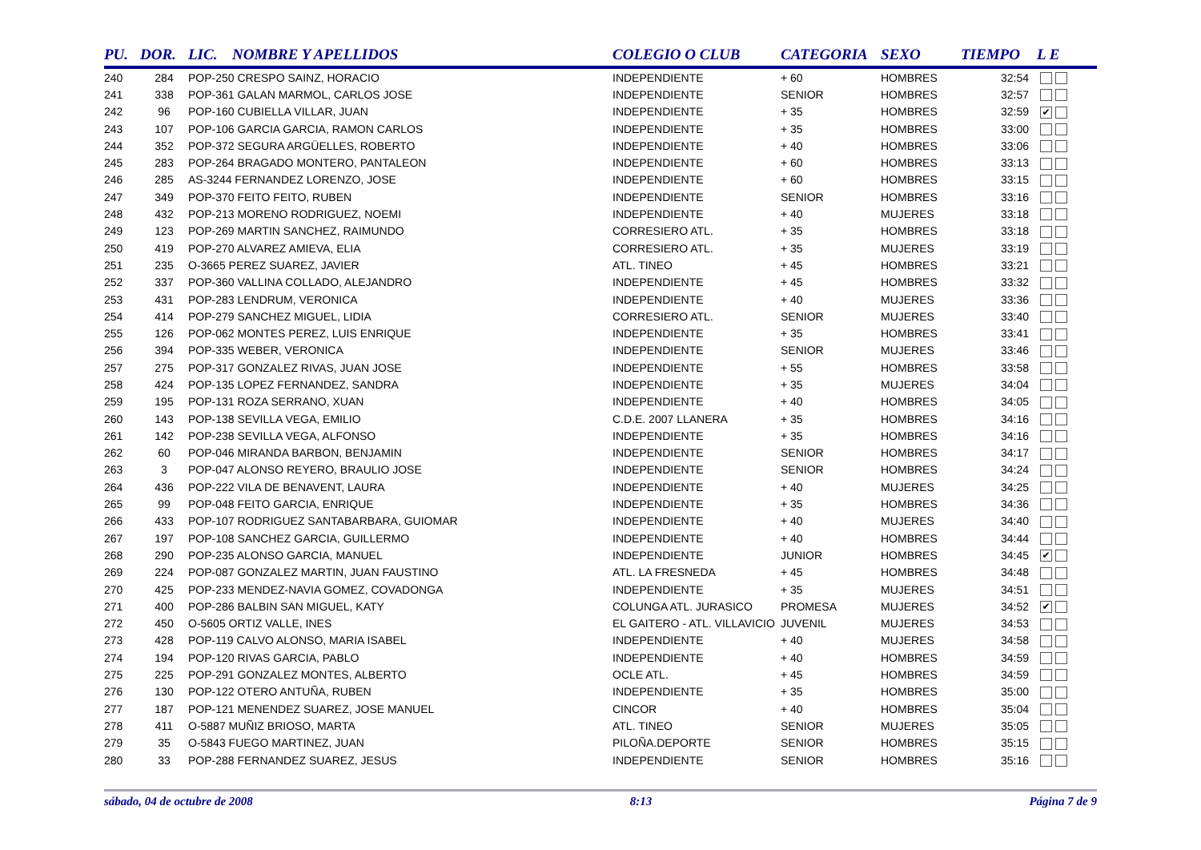| PU. | DOR. | LIC. | NOMBRE Y APELLIDOS | COLEGIO O CLUB | CATEGORIA | SEXO | TIEMPO | L E |
| --- | --- | --- | --- | --- | --- | --- | --- | --- |
| 240 | 284 | POP-250 CRESPO SAINZ, HORACIO | | INDEPENDIENTE | + 60 | HOMBRES | 32:54 | |
| 241 | 338 | POP-361 GALAN MARMOL, CARLOS JOSE | | INDEPENDIENTE | SENIOR | HOMBRES | 32:57 | |
| 242 | 96 | POP-160 CUBIELLA VILLAR, JUAN | | INDEPENDIENTE | + 35 | HOMBRES | 32:59 | ✔ |
| 243 | 107 | POP-106 GARCIA GARCIA, RAMON CARLOS | | INDEPENDIENTE | + 35 | HOMBRES | 33:00 | |
| 244 | 352 | POP-372 SEGURA ARGÜELLES, ROBERTO | | INDEPENDIENTE | + 40 | HOMBRES | 33:06 | |
| 245 | 283 | POP-264 BRAGADO MONTERO, PANTALEON | | INDEPENDIENTE | + 60 | HOMBRES | 33:13 | |
| 246 | 285 | AS-3244 FERNANDEZ LORENZO, JOSE | | INDEPENDIENTE | + 60 | HOMBRES | 33:15 | |
| 247 | 349 | POP-370 FEITO FEITO, RUBEN | | INDEPENDIENTE | SENIOR | HOMBRES | 33:16 | |
| 248 | 432 | POP-213 MORENO RODRIGUEZ, NOEMI | | INDEPENDIENTE | + 40 | MUJERES | 33:18 | |
| 249 | 123 | POP-269 MARTIN SANCHEZ, RAIMUNDO | | CORRESIERO ATL. | + 35 | HOMBRES | 33:18 | |
| 250 | 419 | POP-270 ALVAREZ AMIEVA, ELIA | | CORRESIERO ATL. | + 35 | MUJERES | 33:19 | |
| 251 | 235 | O-3665 PEREZ SUAREZ, JAVIER | | ATL. TINEO | + 45 | HOMBRES | 33:21 | |
| 252 | 337 | POP-360 VALLINA COLLADO, ALEJANDRO | | INDEPENDIENTE | + 45 | HOMBRES | 33:32 | |
| 253 | 431 | POP-283 LENDRUM, VERONICA | | INDEPENDIENTE | + 40 | MUJERES | 33:36 | |
| 254 | 414 | POP-279 SANCHEZ MIGUEL, LIDIA | | CORRESIERO ATL. | SENIOR | MUJERES | 33:40 | |
| 255 | 126 | POP-062 MONTES PEREZ, LUIS ENRIQUE | | INDEPENDIENTE | + 35 | HOMBRES | 33:41 | |
| 256 | 394 | POP-335 WEBER, VERONICA | | INDEPENDIENTE | SENIOR | MUJERES | 33:46 | |
| 257 | 275 | POP-317 GONZALEZ RIVAS, JUAN JOSE | | INDEPENDIENTE | + 55 | HOMBRES | 33:58 | |
| 258 | 424 | POP-135 LOPEZ FERNANDEZ, SANDRA | | INDEPENDIENTE | + 35 | MUJERES | 34:04 | |
| 259 | 195 | POP-131 ROZA SERRANO, XUAN | | INDEPENDIENTE | + 40 | HOMBRES | 34:05 | |
| 260 | 143 | POP-138 SEVILLA VEGA, EMILIO | | C.D.E. 2007 LLANERA | + 35 | HOMBRES | 34:16 | |
| 261 | 142 | POP-238 SEVILLA VEGA, ALFONSO | | INDEPENDIENTE | + 35 | HOMBRES | 34:16 | |
| 262 | 60 | POP-046 MIRANDA BARBON, BENJAMIN | | INDEPENDIENTE | SENIOR | HOMBRES | 34:17 | |
| 263 | 3 | POP-047 ALONSO REYERO, BRAULIO JOSE | | INDEPENDIENTE | SENIOR | HOMBRES | 34:24 | |
| 264 | 436 | POP-222 VILA DE BENAVENT, LAURA | | INDEPENDIENTE | + 40 | MUJERES | 34:25 | |
| 265 | 99 | POP-048 FEITO GARCIA, ENRIQUE | | INDEPENDIENTE | + 35 | HOMBRES | 34:36 | |
| 266 | 433 | POP-107 RODRIGUEZ SANTABARBARA, GUIOMAR | | INDEPENDIENTE | + 40 | MUJERES | 34:40 | |
| 267 | 197 | POP-108 SANCHEZ GARCIA, GUILLERMO | | INDEPENDIENTE | + 40 | HOMBRES | 34:44 | |
| 268 | 290 | POP-235 ALONSO GARCIA, MANUEL | | INDEPENDIENTE | JUNIOR | HOMBRES | 34:45 | ✔ |
| 269 | 224 | POP-087 GONZALEZ MARTIN, JUAN FAUSTINO | | ATL. LA FRESNEDA | + 45 | HOMBRES | 34:48 | |
| 270 | 425 | POP-233 MENDEZ-NAVIA GOMEZ, COVADONGA | | INDEPENDIENTE | + 35 | MUJERES | 34:51 | |
| 271 | 400 | POP-286 BALBIN SAN MIGUEL, KATY | | COLUNGA ATL. JURASICO | PROMESA | MUJERES | 34:52 | ✔ |
| 272 | 450 | O-5605 ORTIZ VALLE, INES | | EL GAITERO - ATL. VILLAVICIO | JUVENIL | MUJERES | 34:53 | |
| 273 | 428 | POP-119 CALVO ALONSO, MARIA ISABEL | | INDEPENDIENTE | + 40 | MUJERES | 34:58 | |
| 274 | 194 | POP-120 RIVAS GARCIA, PABLO | | INDEPENDIENTE | + 40 | HOMBRES | 34:59 | |
| 275 | 225 | POP-291 GONZALEZ MONTES, ALBERTO | | OCLE ATL. | + 45 | HOMBRES | 34:59 | |
| 276 | 130 | POP-122 OTERO ANTUÑA, RUBEN | | INDEPENDIENTE | + 35 | HOMBRES | 35:00 | |
| 277 | 187 | POP-121 MENENDEZ SUAREZ, JOSE MANUEL | | CINCOR | + 40 | HOMBRES | 35:04 | |
| 278 | 411 | O-5887 MUÑIZ BRIOSO, MARTA | | ATL. TINEO | SENIOR | MUJERES | 35:05 | |
| 279 | 35 | O-5843 FUEGO MARTINEZ, JUAN | | PILOÑA.DEPORTE | SENIOR | HOMBRES | 35:15 | |
| 280 | 33 | POP-288 FERNANDEZ SUAREZ, JESUS | | INDEPENDIENTE | SENIOR | HOMBRES | 35:16 | |
sábado, 04 de octubre de 2008 8:13 Página 7 de 9